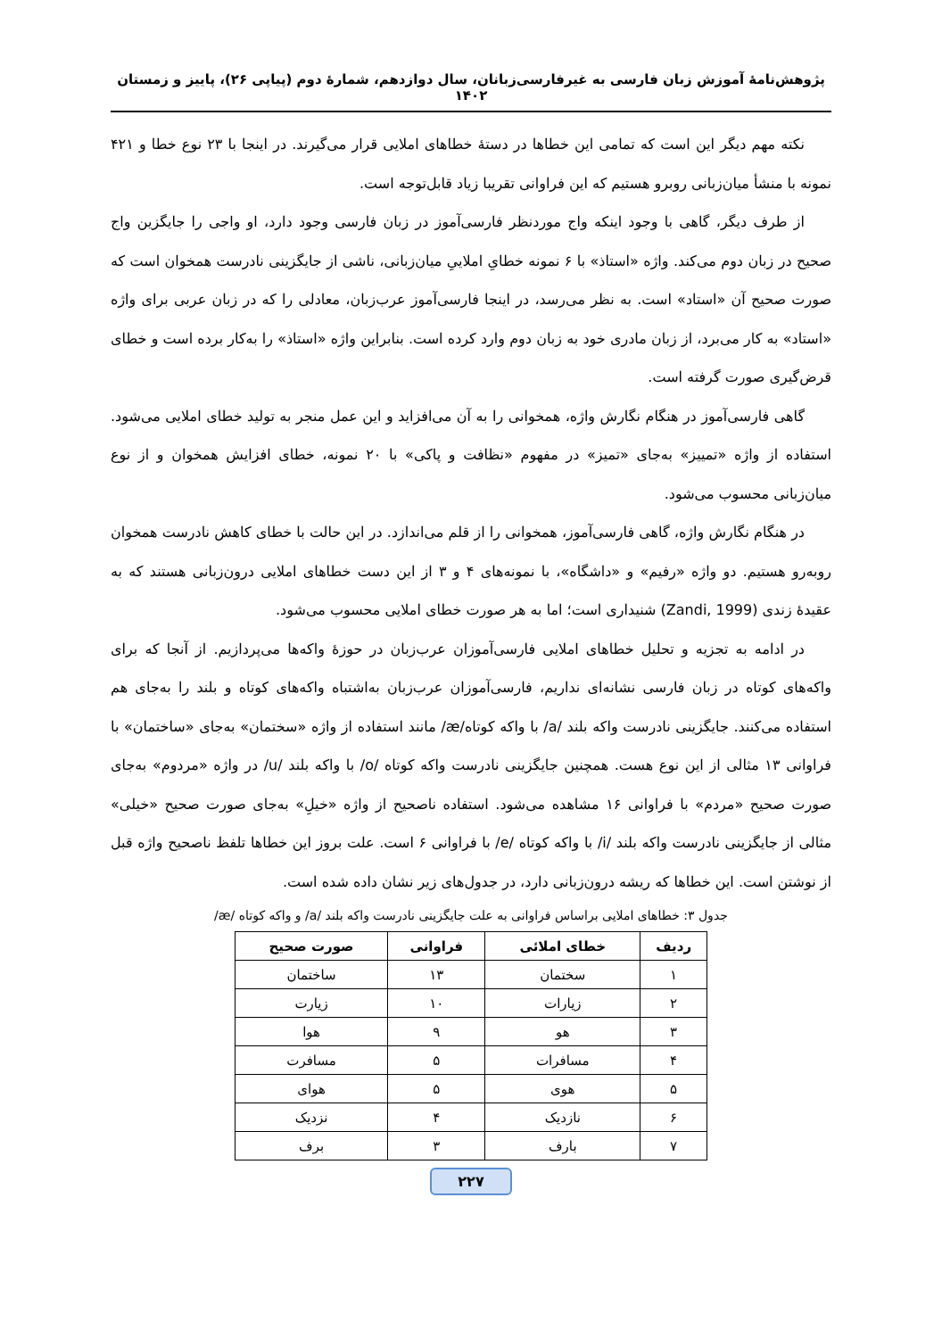پژوهش‌نامهٔ آموزش زبان فارسی به غیرفارسی‌زبانان، سال دوازدهم، شمارهٔ دوم (پیاپی ۲۶)، پاییز و زمستان ۱۴۰۲
نکته مهم دیگر این است که تمامی این خطاها در دستهٔ خطاهای املایی قرار می‌گیرند. در اینجا با ۲۳ نوع خطا و ۴۲۱ نمونه با منشأ میان‌زبانی روبرو هستیم که این فراوانی تقریبا زیاد قابل‌توجه است.
از طرف دیگر، گاهی با وجود اینکه واج موردنظر فارسی‌آموز در زبان فارسی وجود دارد، او واجی را جایگزین واج صحیح در زبان دوم می‌کند. واژه «استاذ» با ۶ نمونه خطایِ املاییِ میان‌زبانی، ناشی از جایگزینی نادرست همخوان است که صورت صحیح آن «استاد» است. به نظر می‌رسد، در اینجا فارسی‌آموز عرب‌زبان، معادلی را که در زبان عربی برای واژه «استاد» به کار می‌برد، از زبان مادری خود به زبان دوم وارد کرده است. بنابراین واژه «استاذ» را به‌کار برده است و خطای قرض‌گیری صورت گرفته است.
گاهی فارسی‌آموز در هنگام نگارش واژه، همخوانی را به آن می‌افزاید و این عمل منجر به تولید خطای املایی می‌شود. استفاده از واژه «تمییز» به‌جای «تمیز» در مفهوم «نظافت و پاکی» با ۲۰ نمونه، خطای افزایش همخوان و از نوع میان‌زبانی محسوب می‌شود.
در هنگام نگارش واژه، گاهی فارسی‌آموز، همخوانی را از قلم می‌اندازد. در این حالت با خطای کاهش نادرست همخوان روبه‌رو هستیم. دو واژه «رفیم» و «داشگاه»، با نمونه‌های ۴ و ۳ از این دست خطاهای املایی درون‌زبانی هستند که به عقیدهٔ زندی (Zandi, 1999) شنیداری است؛ اما به هر صورت خطای املایی محسوب می‌شود.
در ادامه به تجزیه و تحلیل خطاهای املایی فارسی‌آموزان عرب‌زبان در حوزهٔ واکه‌ها می‌پردازیم. از آنجا که برای واکه‌های کوتاه در زبان فارسی نشانه‌ای نداریم، فارسی‌آموزان عرب‌زبان به‌اشتباه واکه‌های کوتاه و بلند را به‌جای هم استفاده می‌کنند. جایگزینی نادرست واکه بلند /a/ با واکه کوتاه/æ/ مانند استفاده از واژه «سختمان» به‌جای «ساختمان» با فراوانی ۱۳ مثالی از این نوع هست. همچنین جایگزینی نادرست واکه کوتاه /o/ با واکه بلند /u/ در واژه «مردوم» به‌جای صورت صحیح «مردم» با فراوانی ۱۶ مشاهده می‌شود. استفاده ناصحیح از واژه «خیلِ» به‌جای صورت صحیح «خیلی» مثالی از جایگزینی نادرست واکه بلند /i/ با واکه کوتاه /e/ با فراوانی ۶ است. علت بروز این خطاها تلفظ ناصحیح واژه قبل از نوشتن است. این خطاها که ریشه درون‌زبانی دارد، در جدول‌های زیر نشان داده شده است.
جدول ۳: خطاهای املایی براساس فراوانی به علت جایگزینی نادرست واکه بلند /a/ و واکه کوتاه /æ/
| ردیف | خطای املائی | فراوانی | صورت صحیح |
| --- | --- | --- | --- |
| ۱ | سختمان | ۱۳ | ساختمان |
| ۲ | زیارات | ۱۰ | زیارت |
| ۳ | هو | ۹ | هوا |
| ۴ | مسافرات | ۵ | مسافرت |
| ۵ | هوی | ۵ | هوای |
| ۶ | نازدیک | ۴ | نزدیک |
| ۷ | بارف | ۳ | برف |
۲۲۷